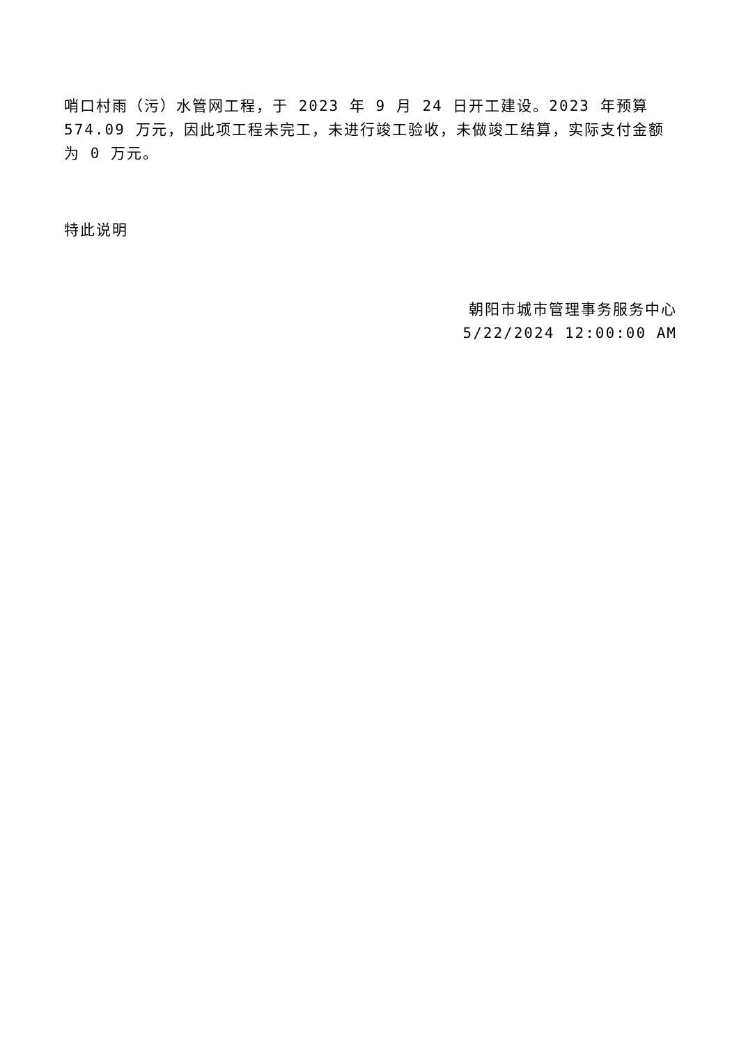哨口村雨（污）水管网工程，于 2023 年 9 月 24 日开工建设。2023 年预算 574.09 万元，因此项工程未完工，未进行竣工验收，未做竣工结算，实际支付金额为 0 万元。
特此说明
朝阳市城市管理事务服务中心
5/22/2024 12:00:00 AM